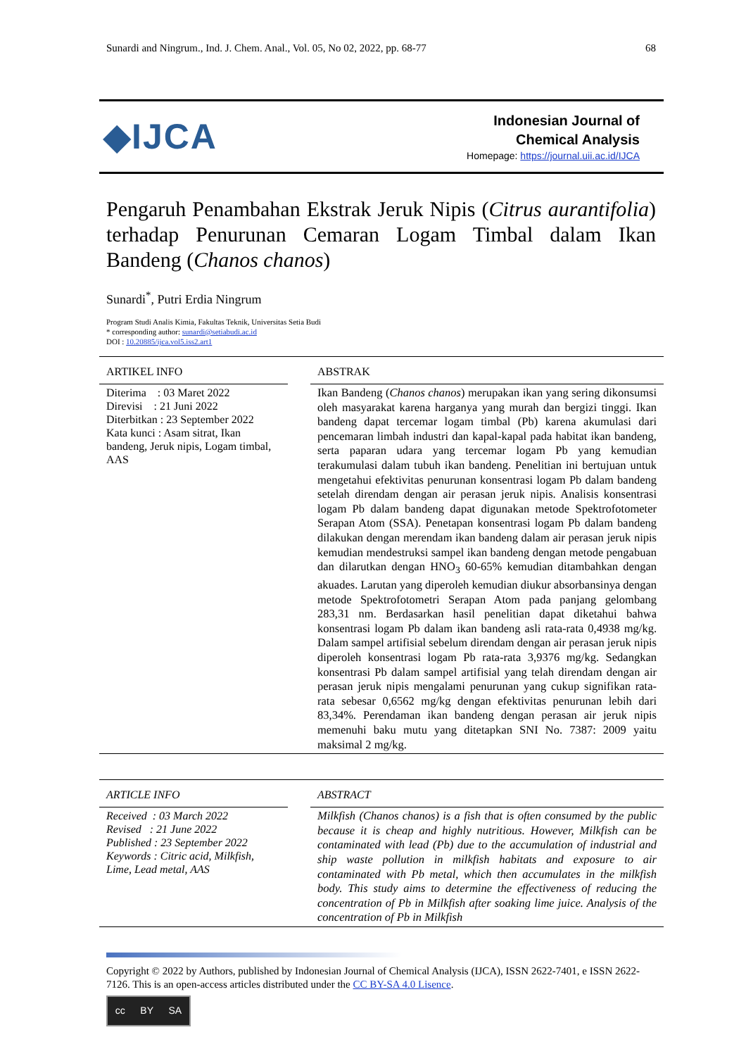Sunardi and Ningrum., Ind. J. Chem. Anal., Vol. 05, No 02, 2022, pp. 68-77 68
◆IJCA
Indonesian Journal of
Chemical Analysis
Homepage: https://journal.uii.ac.id/IJCA
Pengaruh Penambahan Ekstrak Jeruk Nipis (Citrus aurantifolia) terhadap Penurunan Cemaran Logam Timbal dalam Ikan Bandeng (Chanos chanos)
Sunardi<sup>*</sup>, Putri Erdia Ningrum
Program Studi Analis Kimia, Fakultas Teknik, Universitas Setia Budi
* corresponding author: sunardi@setiabudi.ac.id
DOI : 10.20885/ijca.vol5.iss2.art1
ARTIKEL INFO
Diterima : 03 Maret 2022
Direvisi : 21 Juni 2022
Diterbitkan : 23 September 2022
Kata kunci : Asam sitrat, Ikan bandeng, Jeruk nipis, Logam timbal, AAS
ABSTRAK
Ikan Bandeng (Chanos chanos) merupakan ikan yang sering dikonsumsi oleh masyarakat karena harganya yang murah dan bergizi tinggi. Ikan bandeng dapat tercemar logam timbal (Pb) karena akumulasi dari pencemaran limbah industri dan kapal-kapal pada habitat ikan bandeng, serta paparan udara yang tercemar logam Pb yang kemudian terakumulasi dalam tubuh ikan bandeng. Penelitian ini bertujuan untuk mengetahui efektivitas penurunan konsentrasi logam Pb dalam bandeng setelah direndam dengan air perasan jeruk nipis. Analisis konsentrasi logam Pb dalam bandeng dapat digunakan metode Spektrofotometer Serapan Atom (SSA). Penetapan konsentrasi logam Pb dalam bandeng dilakukan dengan merendam ikan bandeng dalam air perasan jeruk nipis kemudian mendestruksi sampel ikan bandeng dengan metode pengabuan dan dilarutkan dengan HNO<sub>3</sub> 60-65% kemudian ditambahkan dengan akuades. Larutan yang diperoleh kemudian diukur absorbansinya dengan metode Spektrofotometri Serapan Atom pada panjang gelombang 283,31 nm. Berdasarkan hasil penelitian dapat diketahui bahwa konsentrasi logam Pb dalam ikan bandeng asli rata-rata 0,4938 mg/kg. Dalam sampel artifisial sebelum direndam dengan air perasan jeruk nipis diperoleh konsentrasi logam Pb rata-rata 3,9376 mg/kg. Sedangkan konsentrasi Pb dalam sampel artifisial yang telah direndam dengan air perasan jeruk nipis mengalami penurunan yang cukup signifikan rata-rata sebesar 0,6562 mg/kg dengan efektivitas penurunan lebih dari 83,34%. Perendaman ikan bandeng dengan perasan air jeruk nipis memenuhi baku mutu yang ditetapkan SNI No. 7387: 2009 yaitu maksimal 2 mg/kg.
ARTICLE INFO
Received : 03 March 2022
Revised : 21 June 2022
Published : 23 September 2022
Keywords : Citric acid, Milkfish, Lime, Lead metal, AAS
ABSTRACT
Milkfish (Chanos chanos) is a fish that is often consumed by the public because it is cheap and highly nutritious. However, Milkfish can be contaminated with lead (Pb) due to the accumulation of industrial and ship waste pollution in milkfish habitats and exposure to air contaminated with Pb metal, which then accumulates in the milkfish body. This study aims to determine the effectiveness of reducing the concentration of Pb in Milkfish after soaking lime juice. Analysis of the concentration of Pb in Milkfish
Copyright © 2022 by Authors, published by Indonesian Journal of Chemical Analysis (IJCA), ISSN 2622-7401, e ISSN 2622-7126. This is an open-access articles distributed under the CC BY-SA 4.0 Lisence.
cc BY SA